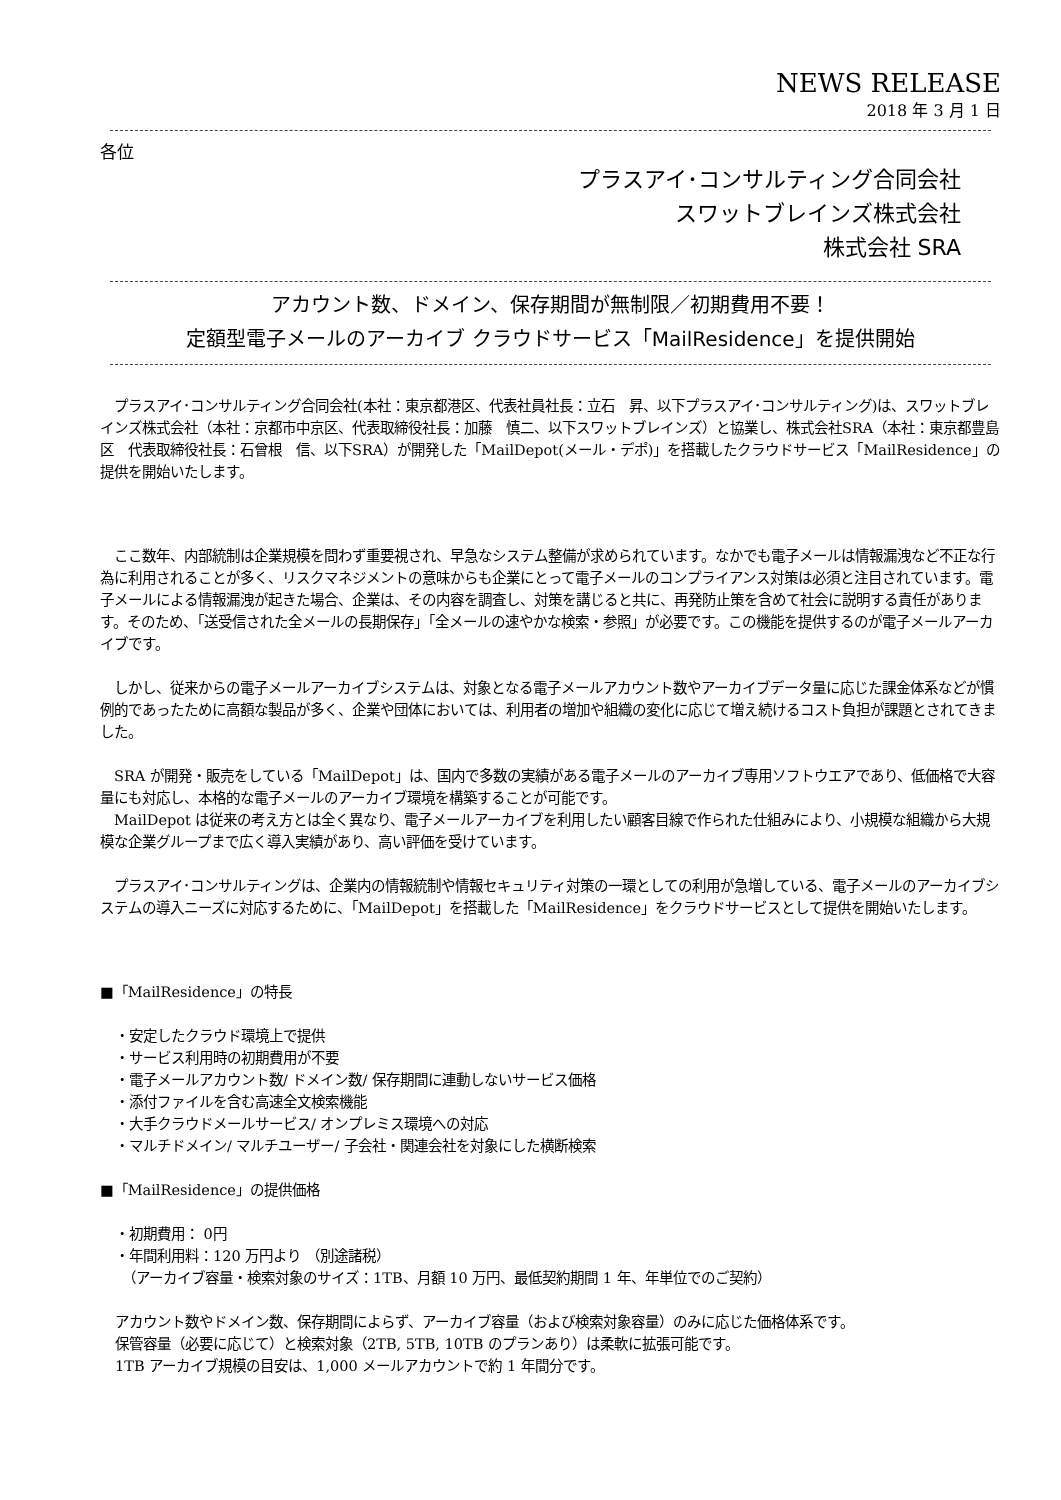NEWS RELEASE
2018 年 3 月 1 日
各位
プラスアイ･コンサルティング合同会社
スワットブレインズ株式会社
株式会社 SRA
アカウント数、ドメイン、保存期間が無制限／初期費用不要！
定額型電子メールのアーカイブ クラウドサービス「MailResidence」を提供開始
　プラスアイ･コンサルティング合同会社(本社：東京都港区、代表社員社長：立石　昇、以下プラスアイ･コンサルティング)は、スワットブレインズ株式会社（本社：京都市中京区、代表取締役社長：加藤　慎二、以下スワットブレインズ）と協業し、株式会社SRA（本社：東京都豊島区　代表取締役社長：石曾根　信、以下SRA）が開発した「MailDepot(メール・デポ)」を搭載したクラウドサービス「MailResidence」の提供を開始いたします。
　ここ数年、内部統制は企業規模を問わず重要視され、早急なシステム整備が求められています。なかでも電子メールは情報漏洩など不正な行為に利用されることが多く、リスクマネジメントの意味からも企業にとって電子メールのコンプライアンス対策は必須と注目されています。電子メールによる情報漏洩が起きた場合、企業は、その内容を調査し、対策を講じると共に、再発防止策を含めて社会に説明する責任があります。そのため、「送受信された全メールの長期保存」「全メールの速やかな検索・参照」が必要です。この機能を提供するのが電子メールアーカイブです。
　しかし、従来からの電子メールアーカイブシステムは、対象となる電子メールアカウント数やアーカイブデータ量に応じた課金体系などが慣例的であったために高額な製品が多く、企業や団体においては、利用者の増加や組織の変化に応じて増え続けるコスト負担が課題とされてきました。
　SRA が開発・販売をしている「MailDepot」は、国内で多数の実績がある電子メールのアーカイブ専用ソフトウエアであり、低価格で大容量にも対応し、本格的な電子メールのアーカイブ環境を構築することが可能です。
　MailDepot は従来の考え方とは全く異なり、電子メールアーカイブを利用したい顧客目線で作られた仕組みにより、小規模な組織から大規模な企業グループまで広く導入実績があり、高い評価を受けています。
　プラスアイ･コンサルティングは、企業内の情報統制や情報セキュリティ対策の一環としての利用が急増している、電子メールのアーカイブシステムの導入ニーズに対応するために、「MailDepot」を搭載した「MailResidence」をクラウドサービスとして提供を開始いたします。
■「MailResidence」の特長
・安定したクラウド環境上で提供
・サービス利用時の初期費用が不要
・電子メールアカウント数/ ドメイン数/ 保存期間に連動しないサービス価格
・添付ファイルを含む高速全文検索機能
・大手クラウドメールサービス/ オンプレミス環境への対応
・マルチドメイン/ マルチユーザー/ 子会社・関連会社を対象にした横断検索
■「MailResidence」の提供価格
・初期費用： 0円
・年間利用料：120 万円より （別途諸税）
　（アーカイブ容量・検索対象のサイズ：1TB、月額 10 万円、最低契約期間 1 年、年単位でのご契約）
アカウント数やドメイン数、保存期間によらず、アーカイブ容量（および検索対象容量）のみに応じた価格体系です。
保管容量（必要に応じて）と検索対象（2TB, 5TB, 10TB のプランあり）は柔軟に拡張可能です。
1TB アーカイブ規模の目安は、1,000 メールアカウントで約 1 年間分です。